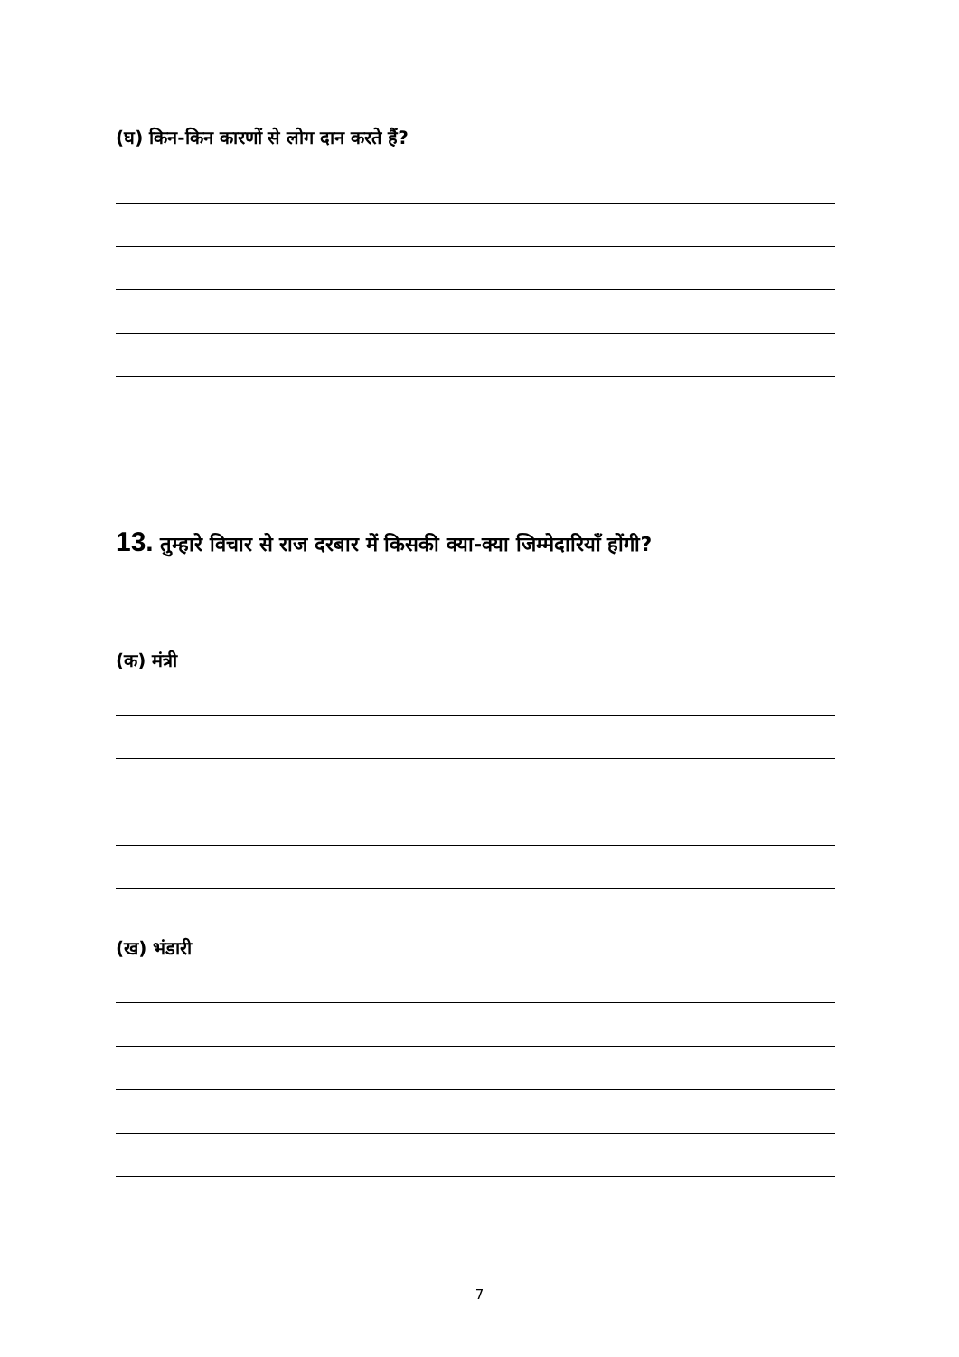(घ) किन-किन कारणों से लोग दान करते हैं?
13. तुम्हारे विचार से राज दरबार में किसकी क्या-क्या जिम्मेदारियाँ होंगी?
(क) मंत्री
(ख) भंडारी
7